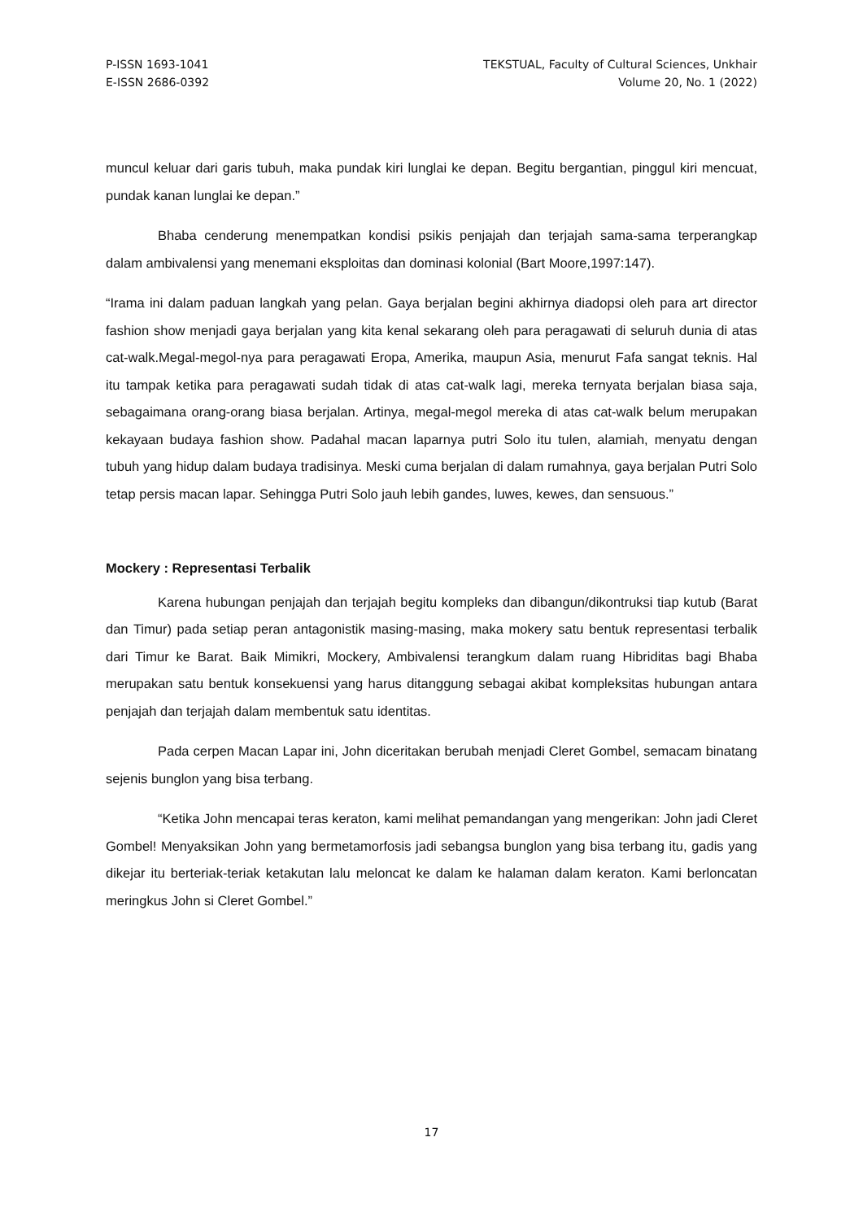P-ISSN 1693-1041
E-ISSN 2686-0392
TEKSTUAL, Faculty of Cultural Sciences, Unkhair
Volume 20, No. 1 (2022)
muncul keluar dari garis tubuh, maka pundak kiri lunglai ke depan. Begitu bergantian, pinggul kiri mencuat, pundak kanan lunglai ke depan.”
Bhaba cenderung menempatkan kondisi psikis penjajah dan terjajah sama-sama terperangkap dalam ambivalensi yang menemani eksploitas dan dominasi kolonial (Bart Moore,1997:147).
“Irama ini dalam paduan langkah yang pelan. Gaya berjalan begini akhirnya diadopsi oleh para art director fashion show menjadi gaya berjalan yang kita kenal sekarang oleh para peragawati di seluruh dunia di atas cat-walk.Megal-megol-nya para peragawati Eropa, Amerika, maupun Asia, menurut Fafa sangat teknis. Hal itu tampak ketika para peragawati sudah tidak di atas cat-walk lagi, mereka ternyata berjalan biasa saja, sebagaimana orang-orang biasa berjalan. Artinya, megal-megol mereka di atas cat-walk belum merupakan kekayaan budaya fashion show. Padahal macan laparnya putri Solo itu tulen, alamiah, menyatu dengan tubuh yang hidup dalam budaya tradisinya. Meski cuma berjalan di dalam rumahnya, gaya berjalan Putri Solo tetap persis macan lapar. Sehingga Putri Solo jauh lebih gandes, luwes, kewes, dan sensuous.”
Mockery : Representasi Terbalik
Karena hubungan penjajah dan terjajah begitu kompleks dan dibangun/dikontruksi tiap kutub (Barat dan Timur) pada setiap peran antagonistik masing-masing, maka mokery satu bentuk representasi terbalik dari Timur ke Barat. Baik Mimikri, Mockery, Ambivalensi terangkum dalam ruang Hibriditas bagi Bhaba merupakan satu bentuk konsekuensi yang harus ditanggung sebagai akibat kompleksitas hubungan antara penjajah dan terjajah dalam membentuk satu identitas.
Pada cerpen Macan Lapar ini, John diceritakan berubah menjadi Cleret Gombel, semacam binatang sejenis bunglon yang bisa terbang.
“Ketika John mencapai teras keraton, kami melihat pemandangan yang mengerikan: John jadi Cleret Gombel! Menyaksikan John yang bermetamorfosis jadi sebangsa bunglon yang bisa terbang itu, gadis yang dikejar itu berteriak-teriak ketakutan lalu meloncat ke dalam ke halaman dalam keraton. Kami berloncatan meringkus John si Cleret Gombel.”
17